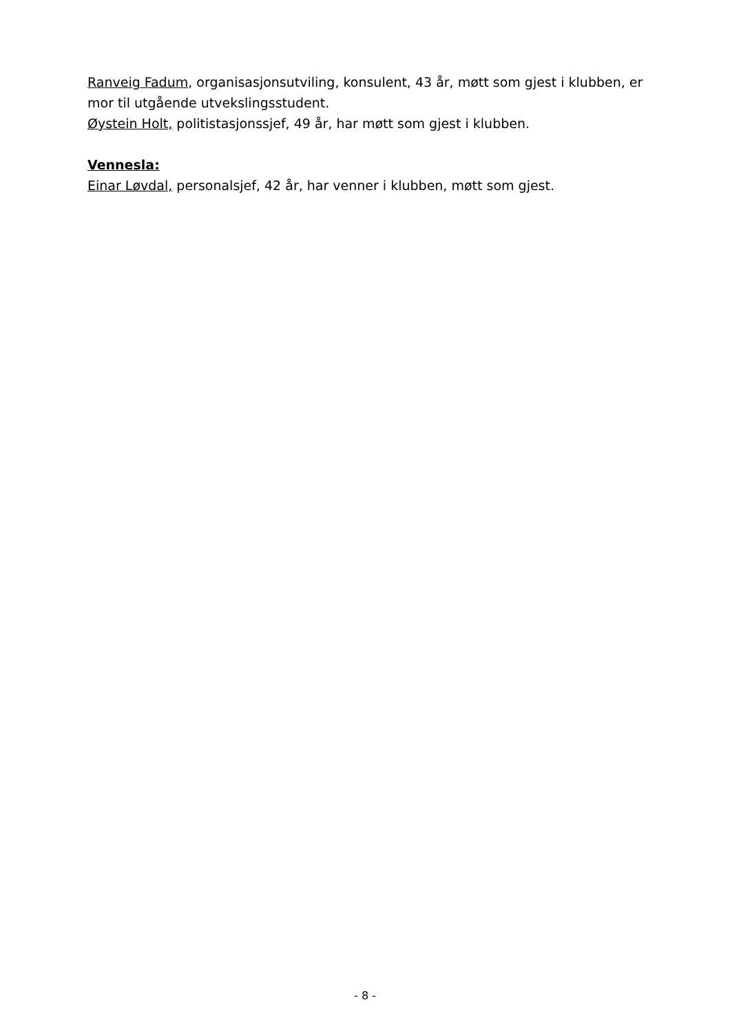Ranveig Fadum, organisasjonsutviling, konsulent, 43 år, møtt som gjest i klubben, er mor til utgående utvekslingsstudent.
Øystein Holt, politistasjonssjef, 49 år, har møtt som gjest i klubben.
Vennesla:
Einar Løvdal, personalsjef, 42 år, har venner i klubben, møtt som gjest.
- 8 -